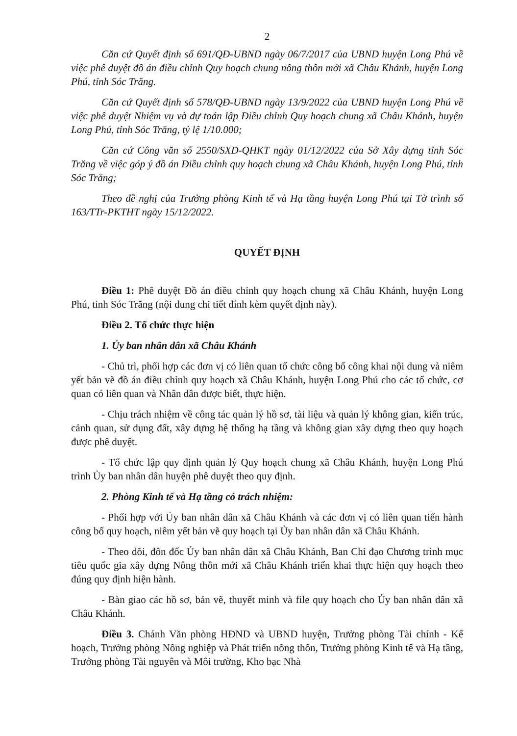2
Căn cứ Quyết định số 691/QĐ-UBND ngày 06/7/2017 của UBND huyện Long Phú về việc phê duyệt đồ án điều chỉnh Quy hoạch chung nông thôn mới xã Châu Khánh, huyện Long Phú, tỉnh Sóc Trăng.
Căn cứ Quyết định số 578/QĐ-UBND ngày 13/9/2022 của UBND huyện Long Phú về việc phê duyệt Nhiệm vụ và dự toán lập Điều chỉnh Quy hoạch chung xã Châu Khánh, huyện Long Phú, tỉnh Sóc Trăng, tỷ lệ 1/10.000;
Căn cứ Công văn số 2550/SXD-QHKT ngày 01/12/2022 của Sở Xây dựng tỉnh Sóc Trăng về việc góp ý đồ án Điều chỉnh quy hoạch chung xã Châu Khánh, huyện Long Phú, tỉnh Sóc Trăng;
Theo đề nghị của Trưởng phòng Kinh tế và Hạ tầng huyện Long Phú tại Tờ trình số 163/TTr-PKTHT ngày 15/12/2022.
QUYẾT ĐỊNH
Điều 1: Phê duyệt Đồ án điều chỉnh quy hoạch chung xã Châu Khánh, huyện Long Phú, tỉnh Sóc Trăng (nội dung chi tiết đính kèm quyết định này).
Điều 2. Tổ chức thực hiện
1. Ủy ban nhân dân xã Châu Khánh
- Chủ trì, phối hợp các đơn vị có liên quan tổ chức công bố công khai nội dung và niêm yết bản vẽ đồ án điều chỉnh quy hoạch xã Châu Khánh, huyện Long Phú cho các tổ chức, cơ quan có liên quan và Nhân dân được biết, thực hiện.
- Chịu trách nhiệm về công tác quản lý hồ sơ, tài liệu và quản lý không gian, kiến trúc, cảnh quan, sử dụng đất, xây dựng hệ thống hạ tầng và không gian xây dựng theo quy hoạch được phê duyệt.
- Tổ chức lập quy định quản lý Quy hoạch chung xã Châu Khánh, huyện Long Phú trình Ủy ban nhân dân huyện phê duyệt theo quy định.
2. Phòng Kinh tế và Hạ tầng có trách nhiệm:
- Phối hợp với Ủy ban nhân dân xã Châu Khánh và các đơn vị có liên quan tiến hành công bố quy hoạch, niêm yết bản vẽ quy hoạch tại Ủy ban nhân dân xã Châu Khánh.
- Theo dõi, đôn đốc Ủy ban nhân dân xã Châu Khánh, Ban Chỉ đạo Chương trình mục tiêu quốc gia xây dựng Nông thôn mới xã Châu Khánh triển khai thực hiện quy hoạch theo đúng quy định hiện hành.
- Bàn giao các hồ sơ, bản vẽ, thuyết minh và file quy hoạch cho Ủy ban nhân dân xã Châu Khánh.
Điều 3. Chánh Văn phòng HĐND và UBND huyện, Trưởng phòng Tài chính - Kế hoạch, Trưởng phòng Nông nghiệp và Phát triển nông thôn, Trưởng phòng Kinh tế và Hạ tầng, Trưởng phòng Tài nguyên và Môi trường, Kho bạc Nhà